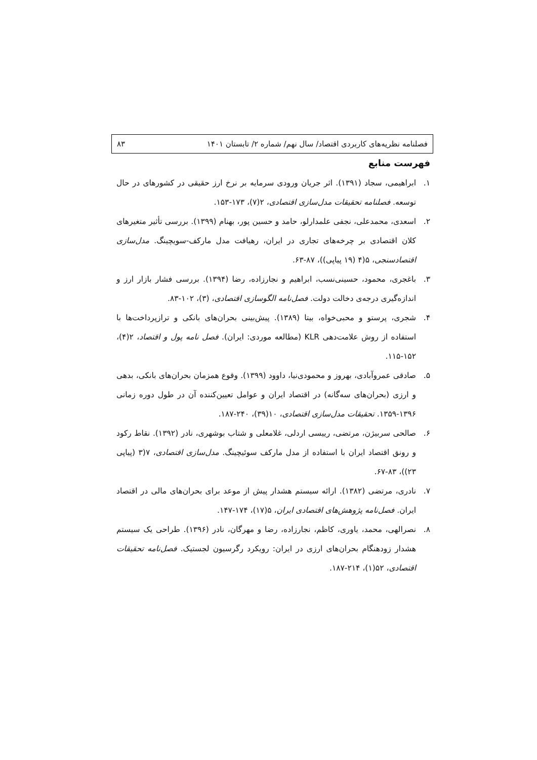فصلنامه نظریه‌های کاربردی اقتصاد/ سال نهم/ شماره ۲/ تابستان ۱۴۰۱ ۸۳
فهرست منابع
۱. ابراهیمی، سجاد (۱۳۹۱). اثر جریان ورودی سرمایه بر نرخ ارز حقیقی در کشورهای در حال توسعه. فصلنامه تحقیقات مدل‌سازی اقتصادی، ۲(۷)، ۱۷۳-۱۵۳.
۲. اسعدی، محمدعلی، نجفی علمدارلو، حامد و حسین پور، بهنام (۱۳۹۹). بررسی تأثیر متغیرهای کلان اقتصادی بر چرخه‌های تجاری در ایران، رهیافت مدل مارکف-سویچینگ. مدل‌سازی اقتصادسنجی، ۵(۴ (۱۹ پیاپی))، ۸۷-۶۳.
۳. باغجری، محمود، حسینی‌نسب، ابراهیم و نجارزاده، رضا (۱۳۹۴). بررسی فشار بازار ارز و اندازه‌گیری درجه‌ی دخالت دولت. فصل‌نامه الگوسازی اقتصادی، (۳)، ۱۰۲-۸۳.
۴. شجری، پرستو و محبی‌خواه، بیتا (۱۳۸۹). پیش‌بینی بحران‌های بانکی و ترازپرداخت‌ها با استفاده از روش علامت‌دهی KLR (مطالعه موردی: ایران). فصل نامه پول و اقتصاد، ۲(۴)، ۱۵۲-۱۱۵.
۵. صادقی عمروآبادی، بهروز و محمودی‌نیا، داوود (۱۳۹۹). وقوع همزمان بحران‌های بانکی، بدهی و ارزی (بحران‌های سه‌گانه) در اقتصاد ایران و عوامل تعیین‌کننده آن در طول دوره زمانی ۱۳۹۶-۱۳۵۹. تحقیقات مدل‌سازی اقتصادی، ۱۰(۳۹)، ۲۴۰-۱۸۷.
۶. صالحی سربیژن، مرتضی، رییسی اردلی، غلامعلی و شتاب بوشهری، نادر (۱۳۹۲). نقاط رکود و رونق اقتصاد ایران با استفاده از مدل مارکف سوئیچینگ. مدل‌سازی اقتصادی، ۷(۳ (پیاپی ۲۳))، ۸۳-۶۷.
۷. نادری، مرتضی (۱۳۸۲). ارائه سیستم هشدار پیش از موعد برای بحران‌های مالی در اقتصاد ایران. فصل‌نامه پژوهش‌های اقتصادی ایران، ۵(۱۷)، ۱۷۴-۱۴۷.
۸. نصرالهی، محمد، یاوری، کاظم، نجارزاده، رضا و مهرگان، نادر (۱۳۹۶). طراحی یک سیستم هشدار زودهنگام بحران‌های ارزی در ایران: رویکرد رگرسیون لجستیک. فصل‌نامه تحقیقات اقتصادی، ۵۲(۱)، ۲۱۴-۱۸۷.